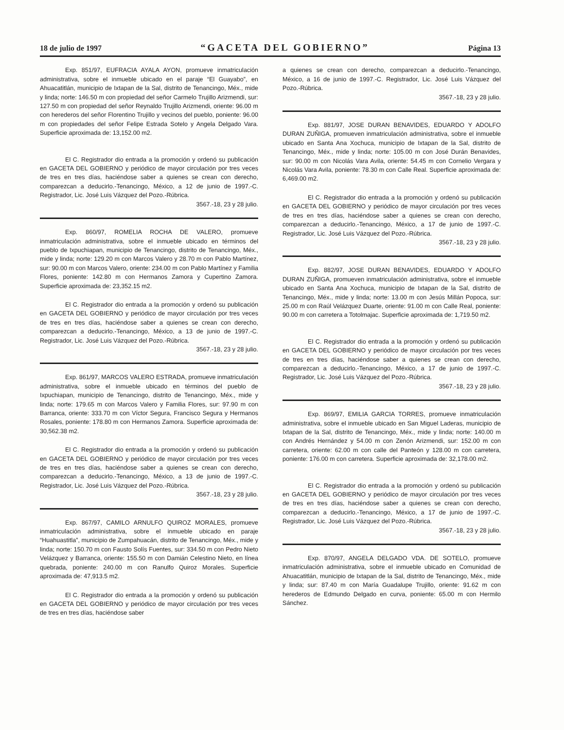18 de julio de 1997 “GACETA DEL GOBIERNO” Página 13
Exp. 851/97, EUFRACIA AYALA AYON, promueve inmatriculación administrativa, sobre el inmueble ubicado en el paraje “El Guayabo”, en Ahuacatitlán, municipio de Ixtapan de la Sal, distrito de Tenancingo, Méx., mide y linda; norte: 146.50 m con propiedad del señor Carmelo Trujillo Arizmendi, sur: 127.50 m con propiedad del señor Reynaldo Trujillo Arizmendi, oriente: 96.00 m con herederos del señor Florentino Trujillo y vecinos del pueblo, poniente: 96.00 m con propiedades del señor Felipe Estrada Sotelo y Angela Delgado Vara. Superficie aproximada de: 13,152.00 m2.
El C. Registrador dio entrada a la promoción y ordenó su publicación en GACETA DEL GOBIERNO y periódico de mayor circulación por tres veces de tres en tres días, haciéndose saber a quienes se crean con derecho, comparezcan a deducirlo.-Tenancingo, México, a 12 de junio de 1997.-C. Registrador, Lic. José Luis Vázquez del Pozo.-Rúbrica.
3567.-18, 23 y 28 julio.
Exp. 860/97, ROMELIA ROCHA DE VALERO, promueve inmatriculación administrativa, sobre el inmueble ubicado en términos del pueblo de Ixpuchiapan, municipio de Tenancingo, distrito de Tenancingo, Méx., mide y linda; norte: 129.20 m con Marcos Valero y 28.70 m con Pablo Martínez, sur: 90.00 m con Marcos Valero, oriente: 234.00 m con Pablo Martínez y Familia Flores, poniente: 142.80 m con Hermanos Zamora y Cupertino Zamora. Superficie aproximada de: 23,352.15 m2.
El C. Registrador dio entrada a la promoción y ordenó su publicación en GACETA DEL GOBIERNO y periódico de mayor circulación por tres veces de tres en tres días, haciéndose saber a quienes se crean con derecho, comparezcan a deducirlo.-Tenancingo, México, a 13 de junio de 1997.-C. Registrador, Lic. José Luis Vázquez del Pozo.-Rúbrica.
3567.-18, 23 y 28 julio.
Exp. 861/97, MARCOS VALERO ESTRADA, promueve inmatriculación administrativa, sobre el inmueble ubicado en términos del pueblo de Ixpuchiapan, municipio de Tenancingo, distrito de Tenancingo, Méx., mide y linda; norte: 179.65 m con Marcos Valero y Familia Flores, sur: 97.90 m con Barranca, oriente: 333.70 m con Víctor Segura, Francisco Segura y Hermanos Rosales, poniente: 178.80 m con Hermanos Zamora. Superficie aproximada de: 30,562.38 m2.
El C. Registrador dio entrada a la promoción y ordenó su publicación en GACETA DEL GOBIERNO y periódico de mayor circulación por tres veces de tres en tres días, haciéndose saber a quienes se crean con derecho, comparezcan a deducirlo.-Tenancingo, México, a 13 de junio de 1997.-C. Registrador, Lic. José Luis Vázquez del Pozo.-Rúbrica.
3567.-18, 23 y 28 julio.
Exp. 867/97, CAMILO ARNULFO QUIROZ MORALES, promueve inmatriculación administrativa, sobre el inmueble ubicado en paraje “Huahuastitla”, municipio de Zumpahuacán, distrito de Tenancingo, Méx., mide y linda; norte: 150.70 m con Fausto Solís Fuentes, sur: 334.50 m con Pedro Nieto Velázquez y Barranca, oriente: 155.50 m con Damián Celestino Nieto, en línea quebrada, poniente: 240.00 m con Ranulfo Quiroz Morales. Superficie aproximada de: 47,913.5 m2.
El C. Registrador dio entrada a la promoción y ordenó su publicación en GACETA DEL GOBIERNO y periódico de mayor circulación por tres veces de tres en tres días, haciéndose saber
a quienes se crean con derecho, comparezcan a deducirlo.-Tenancingo, México, a 16 de junio de 1997.-C. Registrador, Lic. José Luis Vázquez del Pozo.-Rúbrica.
3567.-18, 23 y 28 julio.
Exp. 881/97, JOSE DURAN BENAVIDES, EDUARDO Y ADOLFO DURAN ZUÑIGA, promueven inmatriculación administrativa, sobre el inmueble ubicado en Santa Ana Xochuca, municipio de Ixtapan de la Sal, distrito de Tenancingo, Méx., mide y linda; norte: 105.00 m con José Durán Benavides, sur: 90.00 m con Nicolás Vara Avila, oriente: 54.45 m con Cornelio Vergara y Nicolás Vara Avila, poniente: 78.30 m con Calle Real. Superficie aproximada de: 6,469.00 m2.
El C. Registrador dio entrada a la promoción y ordenó su publicación en GACETA DEL GOBIERNO y periódico de mayor circulación por tres veces de tres en tres días, haciéndose saber a quienes se crean con derecho, comparezcan a deducirlo.-Tenancingo, México, a 17 de junio de 1997.-C. Registrador, Lic. José Luis Vázquez del Pozo.-Rúbrica.
3567.-18, 23 y 28 julio.
Exp. 882/97, JOSE DURAN BENAVIDES, EDUARDO Y ADOLFO DURAN ZUÑIGA, promueven inmatriculación administrativa, sobre el inmueble ubicado en Santa Ana Xochuca, municipio de Ixtapan de la Sal, distrito de Tenancingo, Méx., mide y linda; norte: 13.00 m con Jesús Millán Popoca, sur: 25.00 m con Raúl Velázquez Duarte, oriente: 91.00 m con Calle Real, poniente: 90.00 m con carretera a Totolmajac. Superficie aproximada de: 1,719.50 m2.
El C. Registrador dio entrada a la promoción y ordenó su publicación en GACETA DEL GOBIERNO y periódico de mayor circulación por tres veces de tres en tres días, haciéndose saber a quienes se crean con derecho, comparezcan a deducirlo.-Tenancingo, México, a 17 de junio de 1997.-C. Registrador, Lic. José Luis Vázquez del Pozo.-Rúbrica.
3567.-18, 23 y 28 julio.
Exp. 869/97, EMILIA GARCIA TORRES, promueve inmatriculación administrativa, sobre el inmueble ubicado en San Miguel Laderas, municipio de Ixtapan de la Sal, distrito de Tenancingo, Méx., mide y linda; norte: 140.00 m con Andrés Hernández y 54.00 m con Zenón Arizmendi, sur: 152.00 m con carretera, oriente: 62.00 m con calle del Panteón y 128.00 m con carretera, poniente: 176.00 m con carretera. Superficie aproximada de: 32,178.00 m2.
El C. Registrador dio entrada a la promoción y ordenó su publicación en GACETA DEL GOBIERNO y periódico de mayor circulación por tres veces de tres en tres días, haciéndose saber a quienes se crean con derecho, comparezcan a deducirlo.-Tenancingo, México, a 17 de junio de 1997.-C. Registrador, Lic. José Luis Vázquez del Pozo.-Rúbrica.
3567.-18, 23 y 28 julio.
Exp. 870/97, ANGELA DELGADO VDA. DE SOTELO, promueve inmatriculación administrativa, sobre el inmueble ubicado en Comunidad de Ahuacatitlán, municipio de Ixtapan de la Sal, distrito de Tenancingo, Méx., mide y linda; sur: 87.40 m con María Guadalupe Trujillo, oriente: 91.62 m con herederos de Edmundo Delgado en curva, poniente: 65.00 m con Hermilo Sánchez.